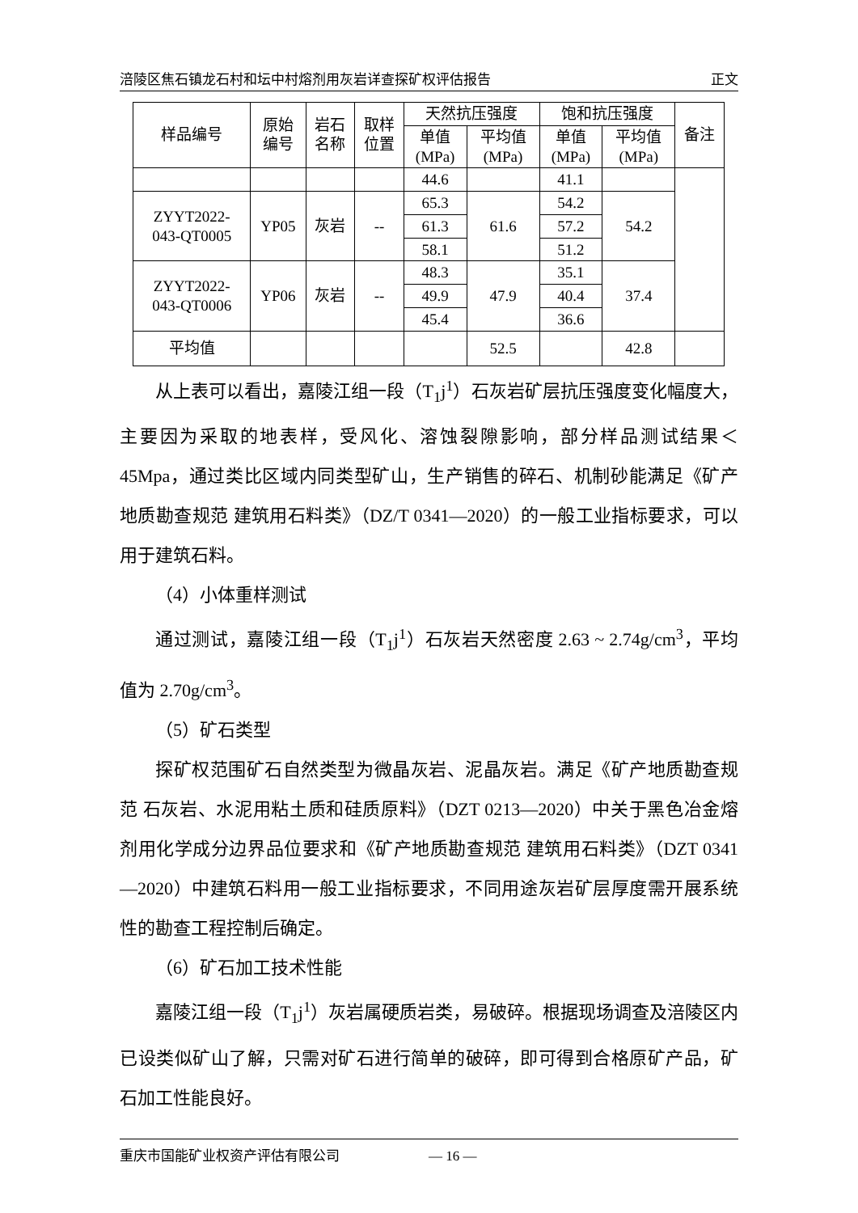涪陵区焦石镇龙石村和坛中村熔剂用灰岩详查探矿权评估报告 正文
| 样品编号 | 原始 编号 | 岩石 名称 | 取样 位置 | 天然抗压强度 | | 饱和抗压强度 | | 备注 |
| --- | --- | --- | --- | --- | --- | --- | --- | --- |
| | | | | 单值 (MPa) | 平均值 (MPa) | 单值 (MPa) | 平均值 (MPa) | |
| | | | | 44.6 | | 41.1 | | |
| ZYYT2022- 043-QT0005 | YP05 | 灰岩 | -- | 65.3 | 61.6 | 54.2 | 54.2 | |
| | | | | 61.3 | | 57.2 | | |
| | | | | 58.1 | | 51.2 | | |
| ZYYT2022- 043-QT0006 | YP06 | 灰岩 | -- | 48.3 | 47.9 | 35.1 | 37.4 | |
| | | | | 49.9 | | 40.4 | | |
| | | | | 45.4 | | 36.6 | | |
| 平均值 | | | | | 52.5 | | 42.8 | |
从上表可以看出，嘉陵江组一段（T<sub>1</sub>j<sup>1</sup>）石灰岩矿层抗压强度变化幅度大，主要因为采取的地表样，受风化、溶蚀裂隙影响，部分样品测试结果＜45Mpa，通过类比区域内同类型矿山，生产销售的碎石、机制砂能满足《矿产地质勘查规范 建筑用石料类》（DZ/T 0341—2020）的一般工业指标要求，可以用于建筑石料。
（4）小体重样测试
通过测试，嘉陵江组一段（T<sub>1</sub>j<sup>1</sup>）石灰岩天然密度 2.63 ~ 2.74g/cm<sup>3</sup>，平均值为 2.70g/cm<sup>3</sup>。
（5）矿石类型
探矿权范围矿石自然类型为微晶灰岩、泥晶灰岩。满足《矿产地质勘查规范 石灰岩、水泥用粘土质和硅质原料》（DZT 0213—2020）中关于黑色冶金熔剂用化学成分边界品位要求和《矿产地质勘查规范 建筑用石料类》（DZT 0341—2020）中建筑石料用一般工业指标要求，不同用途灰岩矿层厚度需开展系统性的勘查工程控制后确定。
（6）矿石加工技术性能
嘉陵江组一段（T<sub>1</sub>j<sup>1</sup>）灰岩属硬质岩类，易破碎。根据现场调查及涪陵区内已设类似矿山了解，只需对矿石进行简单的破碎，即可得到合格原矿产品，矿石加工性能良好。
重庆市国能矿业权资产评估有限公司 — 16 —